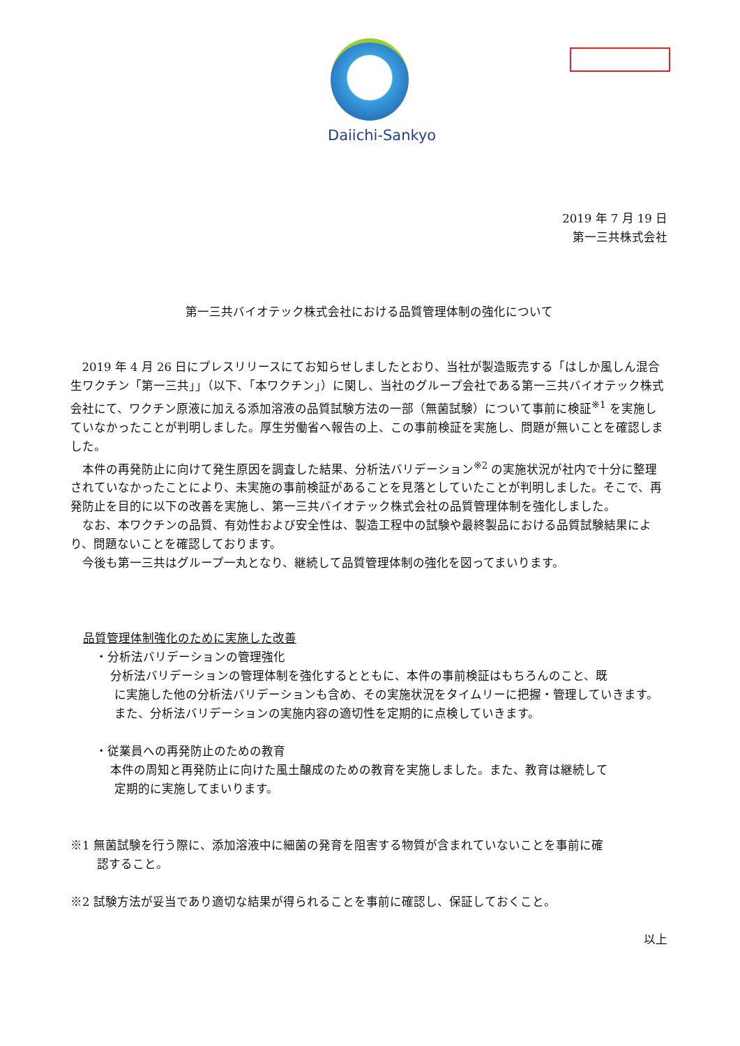Daiichi-Sankyo
2019 年 7 月 19 日
第一三共株式会社
第一三共バイオテック株式会社における品質管理体制の強化について
2019 年 4 月 26 日にプレスリリースにてお知らせしましたとおり、当社が製造販売する「はしか風しん混合生ワクチン「第一三共」」（以下、「本ワクチン」）に関し、当社のグループ会社である第一三共バイオテック株式会社にて、ワクチン原液に加える添加溶液の品質試験方法の一部（無菌試験）について事前に検証<sup>※1</sup> を実施していなかったことが判明しました。厚生労働省へ報告の上、この事前検証を実施し、問題が無いことを確認しました。
本件の再発防止に向けて発生原因を調査した結果、分析法バリデーション<sup>※2</sup> の実施状況が社内で十分に整理されていなかったことにより、未実施の事前検証があることを見落としていたことが判明しました。そこで、再発防止を目的に以下の改善を実施し、第一三共バイオテック株式会社の品質管理体制を強化しました。
なお、本ワクチンの品質、有効性および安全性は、製造工程中の試験や最終製品における品質試験結果により、問題ないことを確認しております。
今後も第一三共はグループ一丸となり、継続して品質管理体制の強化を図ってまいります。
品質管理体制強化のために実施した改善
・分析法バリデーションの管理強化
分析法バリデーションの管理体制を強化するとともに、本件の事前検証はもちろんのこと、既
に実施した他の分析法バリデーションも含め、その実施状況をタイムリーに把握・管理していきます。また、分析法バリデーションの実施内容の適切性を定期的に点検していきます。
・従業員への再発防止のための教育
本件の周知と再発防止に向けた風土醸成のための教育を実施しました。また、教育は継続して
定期的に実施してまいります。
※1 無菌試験を行う際に、添加溶液中に細菌の発育を阻害する物質が含まれていないことを事前に確
認すること。
※2 試験方法が妥当であり適切な結果が得られることを事前に確認し、保証しておくこと。
以上